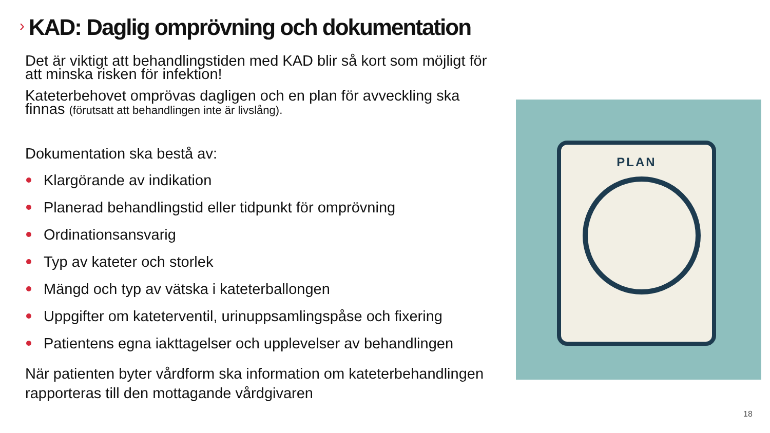› KAD: Daglig omprövning och dokumentation
Det är viktigt att behandlingstiden med KAD blir så kort som möjligt för att minska risken för infektion!
Kateterbehovet omprövas dagligen och en plan för avveckling ska finnas (förutsatt att behandlingen inte är livslång).
Dokumentation ska bestå av:
Klargörande av indikation
Planerad behandlingstid eller tidpunkt för omprövning
Ordinationsansvarig
Typ av kateter och storlek
Mängd och typ av vätska i kateterballongen
Uppgifter om kateterventil, urinuppsamlingspåse och fixering
Patientens egna iakttagelser och upplevelser av behandlingen
När patienten byter vårdform ska information om kateterbehandlingen rapporteras till den mottagande vårdgivaren
PLAN
18